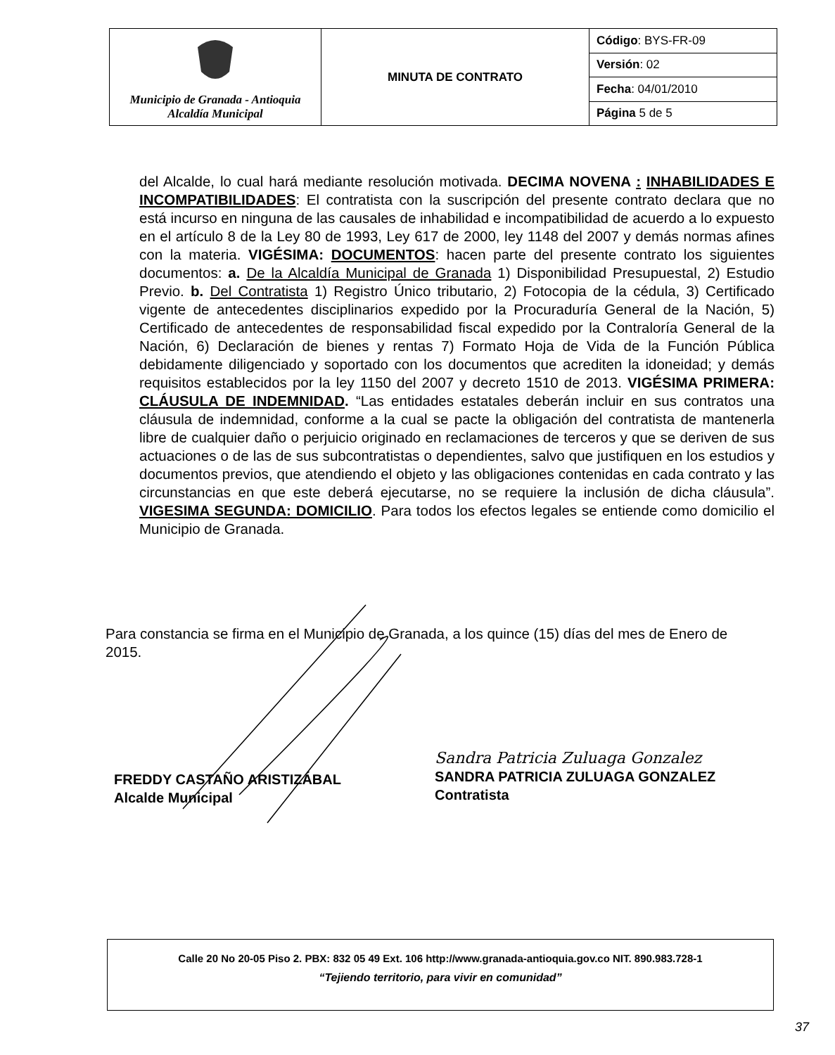| Municipio de Granada - Antioquia Alcaldía Municipal | MINUTA DE CONTRATO | Código : BYS-FR-09 |
| | | Versión : 02 |
| | | Fecha : 04/01/2010 |
| | | Página 5 de 5 |
del Alcalde, lo cual hará mediante resolución motivada. DECIMA NOVENA : INHABILIDADES E INCOMPATIBILIDADES: El contratista con la suscripción del presente contrato declara que no está incurso en ninguna de las causales de inhabilidad e incompatibilidad de acuerdo a lo expuesto en el artículo 8 de la Ley 80 de 1993, Ley 617 de 2000, ley 1148 del 2007 y demás normas afines con la materia. VIGÉSIMA: DOCUMENTOS: hacen parte del presente contrato los siguientes documentos: a. De la Alcaldía Municipal de Granada 1) Disponibilidad Presupuestal, 2) Estudio Previo. b. Del Contratista 1) Registro Único tributario, 2) Fotocopia de la cédula, 3) Certificado vigente de antecedentes disciplinarios expedido por la Procuraduría General de la Nación, 5) Certificado de antecedentes de responsabilidad fiscal expedido por la Contraloría General de la Nación, 6) Declaración de bienes y rentas 7) Formato Hoja de Vida de la Función Pública debidamente diligenciado y soportado con los documentos que acrediten la idoneidad; y demás requisitos establecidos por la ley 1150 del 2007 y decreto 1510 de 2013. VIGÉSIMA PRIMERA: CLÁUSULA DE INDEMNIDAD. “Las entidades estatales deberán incluir en sus contratos una cláusula de indemnidad, conforme a la cual se pacte la obligación del contratista de mantenerla libre de cualquier daño o perjuicio originado en reclamaciones de terceros y que se deriven de sus actuaciones o de las de sus subcontratistas o dependientes, salvo que justifiquen en los estudios y documentos previos, que atendiendo el objeto y las obligaciones contenidas en cada contrato y las circunstancias en que este deberá ejecutarse, no se requiere la inclusión de dicha cláusula”. VIGESIMA SEGUNDA: DOMICILIO. Para todos los efectos legales se entiende como domicilio el Municipio de Granada.
Para constancia se firma en el Municipio de Granada, a los quince (15) días del mes de Enero de 2015.
FREDDY CASTAÑO ARISTIZÁBAL
Alcalde Municipal
Sandra Patricia Zuluaga Gonzalez
SANDRA PATRICIA ZULUAGA GONZALEZ
Contratista
Calle 20 No 20-05 Piso 2. PBX: 832 05 49 Ext. 106 http://www.granada-antioquia.gov.co NIT. 890.983.728-1
“Tejiendo territorio, para vivir en comunidad”
37